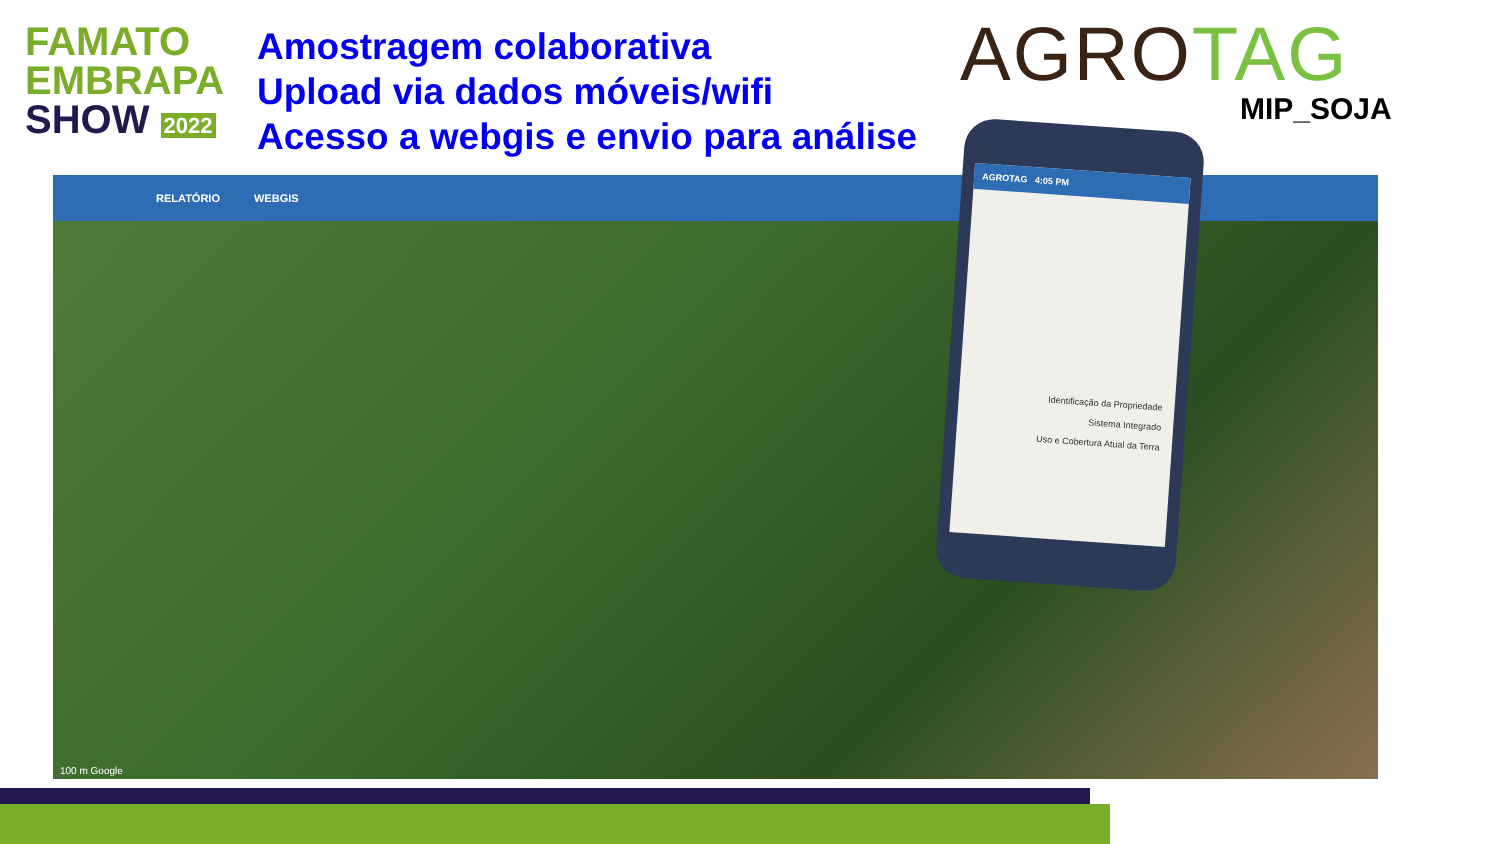FAMATO
EMBRAPA
SHOW 2022
Amostragem colaborativa
Upload via dados móveis/wifi
Acesso a webgis e envio para análise
AGROTAG
MIP_SOJA
RELATÓRIO WEBGIS
AGROTAG 4:05 PM
Identificação da Propriedade
Sistema Integrado
Uso e Cobertura Atual da Terra
100 m Google